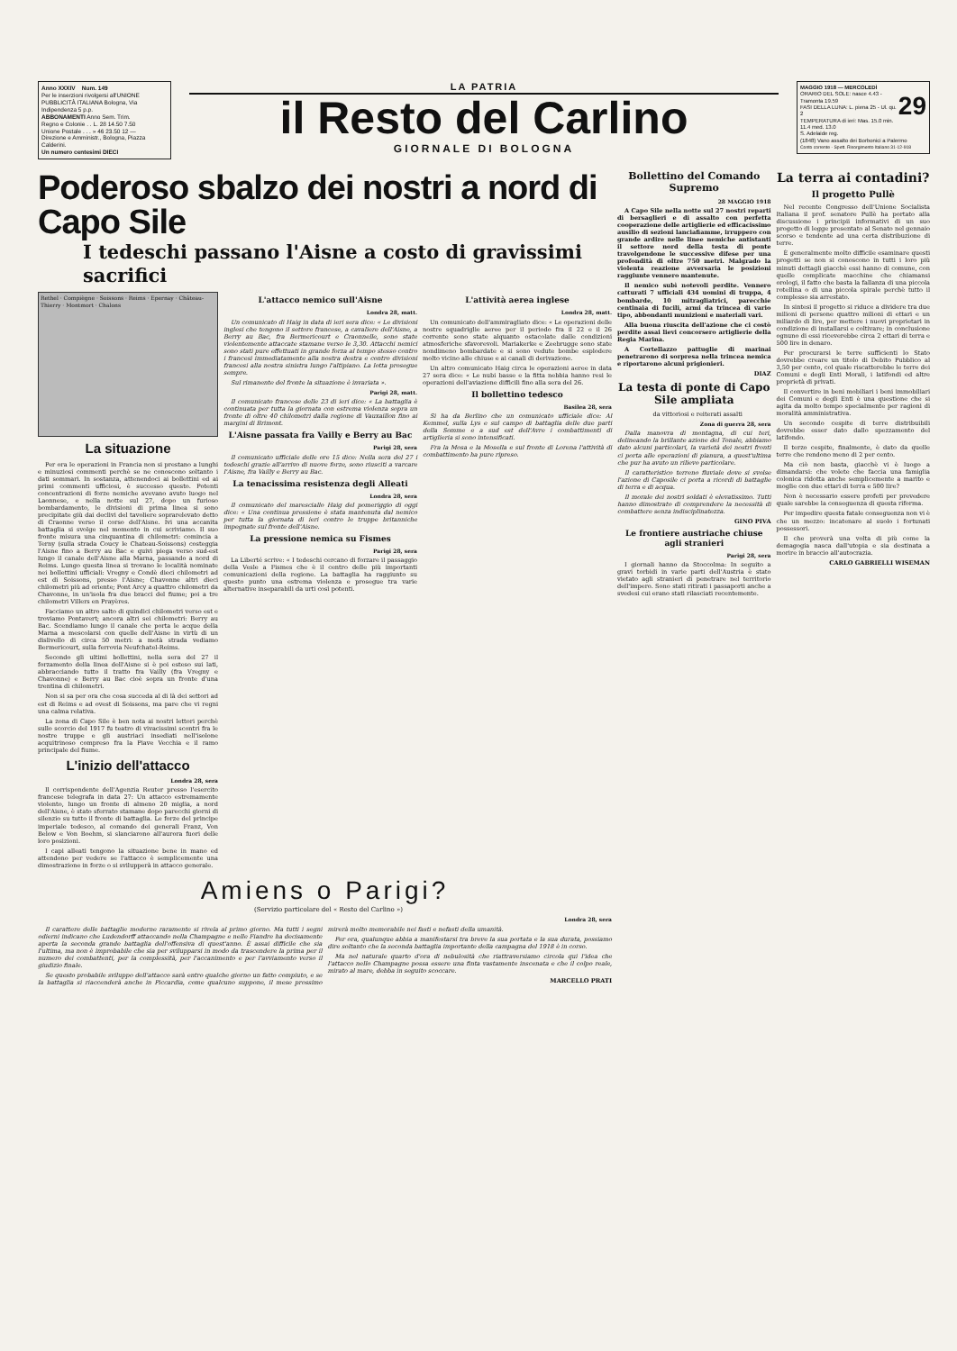Anno XXXIV Num. 149
Per le inserzioni rivolgersi all'UNIONE PUBBLICITÀ ITALIANA Bologna, Via Indipendenza 5 p.p.
ABBONAMENTI Anno Sem. Trim.
Regno e Colonie . . L. 28 14.50 7.50
Unione Postale . . . » 46 23.50 12 —
Direzione e Amministr., Bologna, Piazza Calderini.
Un numero centesimi DIECI
LA PATRIA
il Resto del Carlino
GIORNALE DI BOLOGNA
MAGGIO 1918 — MERCOLEDÌ
29 ORARIO DEL SOLE: nasce 4.43 - Tramonta 19.59
FASI DELLA LUNA: L. piena 25 - Ul. qu. 2
TEMPERATURA di ieri: Mas. 15.0 min. 11.4 med. 13.0
S. Adelaide reg.
(1848) Vano assalto dei Borbonici a Palermo
Conto corrente - Spett. Risorgimento Italiano 31-12-918
Poderoso sbalzo dei nostri a nord di Capo Sile
I tedeschi passano l'Aisne a costo di gravissimi sacrifici
Rethel · Compiègne · Soissons · Reims · Epernay · Château-Thierry · Montmort · Chalons
La situazione
Per ora le operazioni in Francia non si prestano a lunghi e minuziosi commenti perchè se ne conoscono soltanto i dati sommari. In sostanza, attenendoci ai bollettini ed ai primi commenti ufficiosi, è successo questo. Potenti concentrazioni di forze nemiche avevano avuto luogo nel Laonnese, e nella notte sul 27, dopo un furioso bombardamento, le divisioni di prima linea si sono precipitate giù dai declivi del tavoliere soprarelevato detto di Craonne verso il corso dell'Aisne. Ivi una accanita battaglia si svolge nel momento in cui scriviamo. Il suo fronte misura una cinquantina di chilometri: comincia a Terny (sulla strada Coucy le Chateau-Soissons) costeggia l'Aisne fino a Berry au Bac e quivi piega verso sud-est lungo il canale dell'Aisne alla Marna, passando a nord di Reims. Lungo questa linea si trovano le località nominate nei bollettini ufficiali: Vregny e Condè dieci chilometri ad est di Soissons, presso l'Aisne; Chavonne altri dieci chilometri più ad oriente; Pont Arcy a quattro chilometri da Chavonne, in un'isola fra due bracci del fiume; poi a tre chilometri Villers en Prayères.
Facciamo un altro salto di quindici chilometri verso est e troviamo Pontavert; ancora altri sei chilometri: Berry au Bac. Scendiamo lungo il canale che porta le acque della Marna a mescolarsi con quelle dell'Aisne in virtù di un dislivello di circa 50 metri: a metà strada vediamo Bermericourt, sulla ferrovia Neufchatel-Reims.
Secondo gli ultimi bollettini, nella sera del 27 il forzamento della linea dell'Aisne si è poi esteso sui lati, abbracciando tutto il tratto fra Vailly (fra Vregny e Chavonne) e Berry au Bac cioè sopra un fronte d'una trentina di chilometri.
Non si sa per ora che cosa succeda al di là dei settori ad est di Reims e ad ovest di Soissons, ma pare che vi regni una calma relativa.
La zona di Capo Sile è ben nota ai nostri lettori perchè sullo scorcio del 1917 fu teatro di vivacissimi scontri fra le nostre truppe e gli austriaci insediati nell'isolone acquitrinoso compreso fra la Piave Vecchia e il ramo principale del fiume.
L'inizio dell'attacco
Londra 28, sera
Il corrispondente dell'Agenzia Reuter presso l'esercito francese telegrafa in data 27: Un attacco estremamente violento, lungo un fronte di almeno 20 miglia, a nord dell'Aisne, è stato sferrato stamane dopo parecchi giorni di silenzio su tutto il fronte di battaglia. Le forze del principe imperiale tedesco, al comando dei generali Franz, Von Below e Von Boehm, si slanciarono all'aurora fuori delle loro posizioni.
I capi alleati tengono la situazione bene in mano ed attendono per vedere se l'attacco è semplicemente una dimostrazione in forze o si svilupperà in attacco generale.
L'attacco nemico sull'Aisne
Londra 28, matt.
Un comunicato di Haig in data di ieri sera dice: « Le divisioni inglesi che tengono il settore francese, a cavaliere dell'Aisne, a Berry au Bac, fra Bermericourt e Craonnelle, sono state violentemente attaccate stamane verso le 3,30. Attacchi nemici sono stati pure effettuati in grande forza al tempo stesso contro i francesi immediatamente alla nostra destra e contro divisioni francesi alla nostra sinistra lungo l'altipiano. La lotta prosegue sempre.
Sul rimanente del fronte la situazione è invariata ».
Parigi 28, matt.
Il comunicato francese delle 23 di ieri dice: « La battaglia è continuata per tutta la giornata con estrema violenza sopra un fronte di oltre 40 chilometri dalla regione di Vauxaillon fino ai margini di Brimont.
L'Aisne passata fra Vailly e Berry au Bac
Parigi 28, sera
Il comunicato ufficiale delle ore 15 dice: Nella sera del 27 i tedeschi grazie all'arrivo di nuove forze, sono riusciti a varcare l'Aisne, fra Vailly e Berry au Bac.
La tenacissima resistenza degli Alleati
Londra 28, sera
Il comunicato del maresciallo Haig del pomeriggio di oggi dice: « Una continua pressione è stata mantenuta dal nemico per tutta la giornata di ieri contro le truppe britanniche impegnate sul fronte dell'Aisne.
La pressione nemica su Fismes
Parigi 28, sera
La Liberté scrive: « I tedeschi cercano di forzare il passaggio della Vesle a Fismes che è il centro delle più importanti comunicazioni della regione. La battaglia ha raggiunto su questo punto una estrema violenza e prosegue tra varie alternative inseparabili da urti così potenti.
L'attività aerea inglese
Londra 28, matt.
Un comunicato dell'ammiragliato dice: « Le operazioni delle nostre squadriglie aeree per il periodo fra il 22 e il 26 corrente sono state alquanto ostacolate dalle condizioni atmosferiche sfavorevoli. Mariakerke e Zeebrugge sono state nondimeno bombardate e si sono vedute bombe esplodere molto vicino alle chiuse e ai canali di derivazione.
Un altro comunicato Haig circa le operazioni aeree in data 27 sera dice: « Le nubi basse e la fitta nebbia hanno resi le operazioni dell'aviazione difficili fino alla sera del 26.
Il bollettino tedesco
Basilea 28, sera
Si ha da Berlino che un comunicato ufficiale dice: Al Kemmel, sulla Lys e sul campo di battaglia delle due parti della Somme e a sud est dell'Avre i combattimenti di artiglieria si sono intensificati.
Fra la Mosa e la Mosella e sul fronte di Lorena l'attività di combattimento ha pure ripreso.
Amiens o Parigi?
(Servizio particolare del « Resto del Carlino »)
Londra 28, sera
Il carattere delle battaglie moderne raramente si rivela al primo giorno. Ma tutti i segni odierni indicano che Ludendorff attaccando nella Champagne e nelle Fiandre ha decisamente aperta la seconda grande battaglia dell'offensiva di quest'anno. È assai difficile che sia l'ultima, ma non è improbabile che sia per svilupparsi in modo da trascendere la prima per il numero dei combattenti, per la complessità, per l'accanimento e per l'avviamento verso il giudizio finale.
Se questo probabile sviluppo dell'attacco sarà entro qualche giorno un fatto compiuto, e se la battaglia si riaccenderà anche in Piccardia, come qualcuno suppone, il mese prossimo mirerà molto memorabile nei fasti e nefasti della umanità.
Per ora, qualunque abbia a manifestarsi tra breve la sua portata e la sua durata, possiamo dire soltanto che la seconda battaglia importante della campagna del 1918 è in corso.
Ma nel naturale quarto d'ora di nebulosità che riattraversiamo circola qui l'idea che l'attacco nello Champagne possa essere una finta vastamente inscenata e che il colpo reale, mirato al mare, debba in seguito scoccare.
MARCELLO PRATI
Bollettino del Comando Supremo
28 MAGGIO 1918
A Capo Sile nella notte sul 27 nostri reparti di bersaglieri e di assalto con perfetta cooperazione delle artiglierie ed efficacissimo ausilio di sezioni lanciafiamme, irruppero con grande ardire nelle linee nemiche antistanti il settore nord della testa di ponte travolgendone le successive difese per una profondità di oltre 750 metri. Malgrado la violenta reazione avversaria le posizioni raggiunte vennero mantenute.
Il nemico subì notevoli perdite. Vennero catturati 7 ufficiali 434 uomini di truppa, 4 bombarde, 10 mitragliatrici, parecchie centinaia di fucili, armi da trincea di vario tipo, abbondanti munizioni e materiali vari.
Alla buona riuscita dell'azione che ci costò perdite assai lievi concorsero artiglierie della Regia Marina.
A Cortellazzo pattuglie di marinai penetrarono di sorpresa nella trincea nemica e riportarono alcuni prigionieri.
DIAZ
La testa di ponte di Capo Sile ampliata
da vittoriosi e reiterati assalti
Zona di guerra 28, sera
Dalla manovra di montagna, di cui teri, delineando la brillante azione del Tonale, abbiamo dato alcuni particolari, la varietà dei nostri fronti ci porta alle operazioni di pianura, a quest'ultima che pur ha avuto un rilievo particolare.
Il caratteristico terreno fluviale dove si svolse l'azione di Caposile ci porta a ricordi di battaglie di terra e di acqua.
Il morale dei nostri soldati è elevatissimo. Tutti hanno dimostrato di comprendere la necessità di combattere senza indisciplinatezza.
GINO PIVA
Le frontiere austriache chiuse agli stranieri
Parigi 28, sera
I giornali hanno da Stoccolma: In seguito a gravi torbidi in varie parti dell'Austria è stato vietato agli stranieri di penetrare nel territorio dell'impero. Sono stati ritirati i passaporti anche a svedesi cui erano stati rilasciati recentemente.
La terra ai contadini?
Il progetto Pullè
Nel recente Congresso dell'Unione Socialista Italiana il prof. senatore Pullè ha portato alla discussione i principii informativi di un suo progetto di legge presentato al Senato nel gennaio scorso e tendente ad una certa distribuzione di terre.
È generalmente molto difficile esaminare questi progetti se non si conoscono in tutti i loro più minuti dettagli giacchè essi hanno di comune, con quelle complicate macchine che chiamansi orologi, il fatto che basta la fallanza di una piccola rotellina o di una piccola spirale perchè tutto il complesso sia arrestato.
In sintesi il progetto si riduce a dividere tra due milioni di persone quattro milioni di ettari e un miliardo di lire, per mettere i nuovi proprietari in condizione di installarsi e coltivare; in conclusione ognuno di essi riceverebbe circa 2 ettari di terra e 500 lire in denaro.
Per procurarsi le terre sufficienti lo Stato dovrebbe creare un titolo di Debito Pubblico al 3,50 per cento, col quale riscatterebbe le terre dei Comuni e degli Enti Morali, i latifondi ed altre proprietà di privati.
Il convertire in beni mobiliari i beni immobiliari dei Comuni e degli Enti è una questione che si agita da molto tempo specialmente per ragioni di moralità amministrativa.
Un secondo cespite di terre distribuibili dovrebbe esser dato dallo spezzamento del latifondo.
Il terzo cespite, finalmente, è dato da quelle terre che rendono meno di 2 per cento.
Ma ciò non basta, giacchè vi è luogo a dimandarsi: che volete che faccia una famiglia colonica ridotta anche semplicemente a marito e moglie con due ettari di terra e 500 lire?
Non è necessario essere profeti per prevedere quale sarebbe la conseguenza di questa riforma.
Per impedire questa fatale conseguenza non vi è che un mezzo: incatenare al suolo i fortunati possessori.
Il che proverà una volta di più come la demagogia nasca dall'utopia e sia destinata a morire in braccio all'autocrazia.
CARLO GABRIELLI WISEMAN